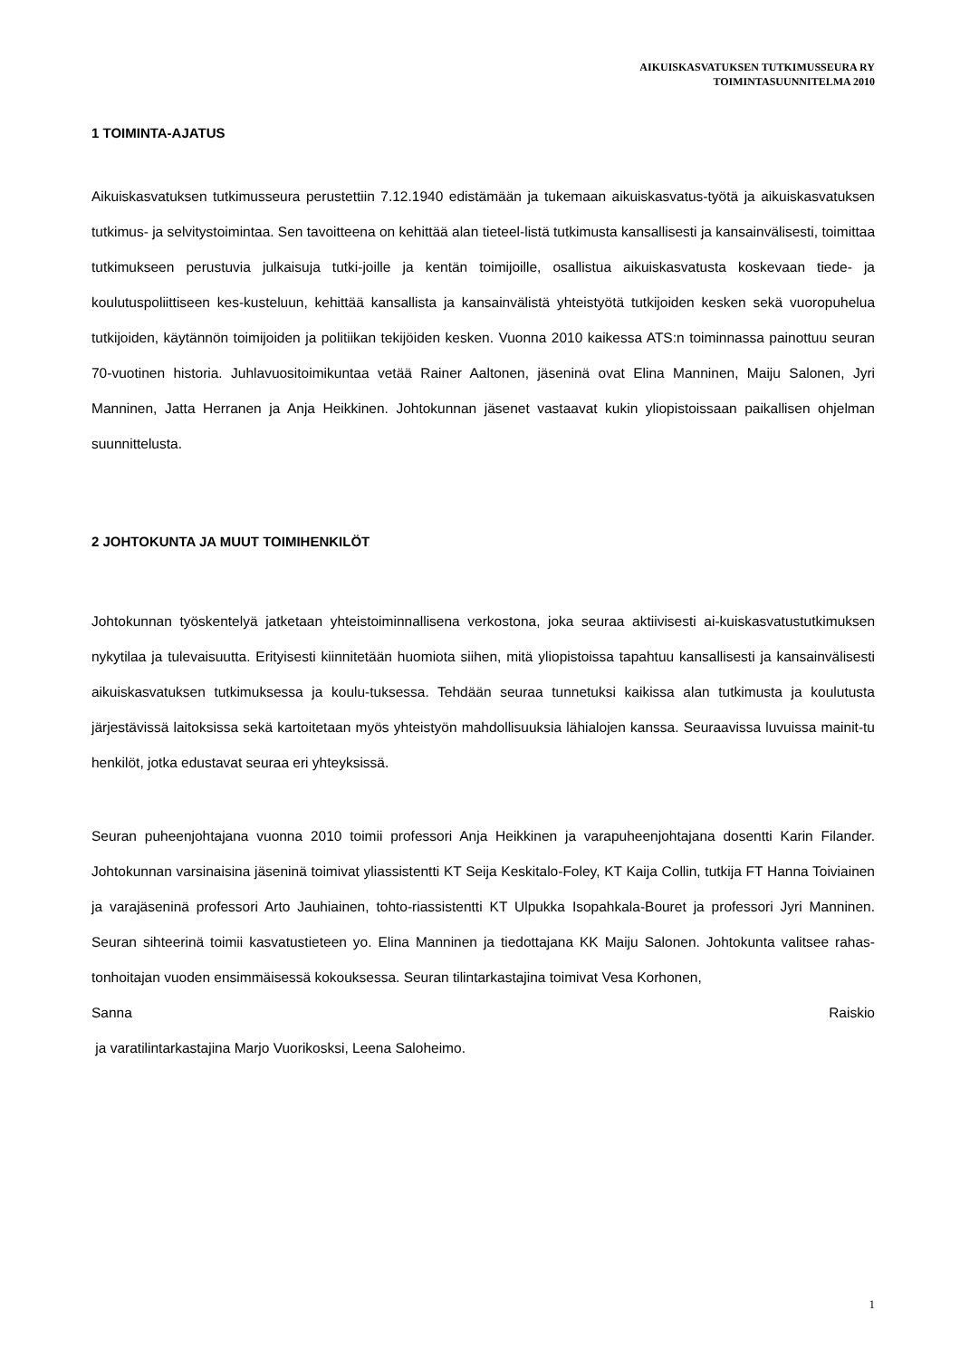AIKUISKASVATUKSEN TUTKIMUSSEURA RY
TOIMINTASUUNNITELMA 2010
1 TOIMINTA-AJATUS
Aikuiskasvatuksen tutkimusseura perustettiin 7.12.1940 edistämään ja tukemaan aikuiskasvatus-työtä ja aikuiskasvatuksen tutkimus- ja selvitystoimintaa. Sen tavoitteena on kehittää alan tieteel-listä tutkimusta kansallisesti ja kansainvälisesti, toimittaa tutkimukseen perustuvia julkaisuja tutki-joille ja kentän toimijoille, osallistua aikuiskasvatusta koskevaan tiede- ja koulutuspoliittiseen kes-kusteluun, kehittää kansallista ja kansainvälistä yhteistyötä tutkijoiden kesken sekä vuoropuhelua tutkijoiden, käytännön toimijoiden ja politiikan tekijöiden kesken. Vuonna 2010 kaikessa ATS:n toiminnassa painottuu seuran 70-vuotinen historia. Juhlavuositoimikuntaa vetää Rainer Aaltonen, jäseninä ovat Elina Manninen, Maiju Salonen, Jyri Manninen, Jatta Herranen ja Anja Heikkinen. Johtokunnan jäsenet vastaavat kukin yliopistoissaan paikallisen ohjelman suunnittelusta.
2 JOHTOKUNTA JA MUUT TOIMIHENKILÖT
Johtokunnan työskentelyä jatketaan yhteistoiminnallisena verkostona, joka seuraa aktiivisesti ai-kuiskasvatustutkimuksen nykytilaa ja tulevaisuutta. Erityisesti kiinnitetään huomiota siihen, mitä yliopistoissa tapahtuu kansallisesti ja kansainvälisesti aikuiskasvatuksen tutkimuksessa ja koulu-tuksessa. Tehdään seuraa tunnetuksi kaikissa alan tutkimusta ja koulutusta järjestävissä laitoksissa sekä kartoitetaan myös yhteistyön mahdollisuuksia lähialojen kanssa. Seuraavissa luvuissa mainit-tu henkilöt, jotka edustavat seuraa eri yhteyksissä.
Seuran puheenjohtajana vuonna 2010 toimii professori Anja Heikkinen ja varapuheenjohtajana dosentti Karin Filander. Johtokunnan varsinaisina jäseninä toimivat yliassistentti KT Seija Keskitalo-Foley, KT Kaija Collin, tutkija FT Hanna Toiviainen ja varajäseninä professori Arto Jauhiainen, tohto-riassistentti KT Ulpukka Isopahkala-Bouret ja professori Jyri Manninen. Seuran sihteerinä toimii kasvatustieteen yo. Elina Manninen ja tiedottajana KK Maiju Salonen. Johtokunta valitsee rahas-tonhoitajan vuoden ensimmäisessä kokouksessa. Seuran tilintarkastajina toimivat Vesa Korhonen,
Sanna Raiskio
ja varatilintarkastajina Marjo Vuorikosksi, Leena Saloheimo.
1